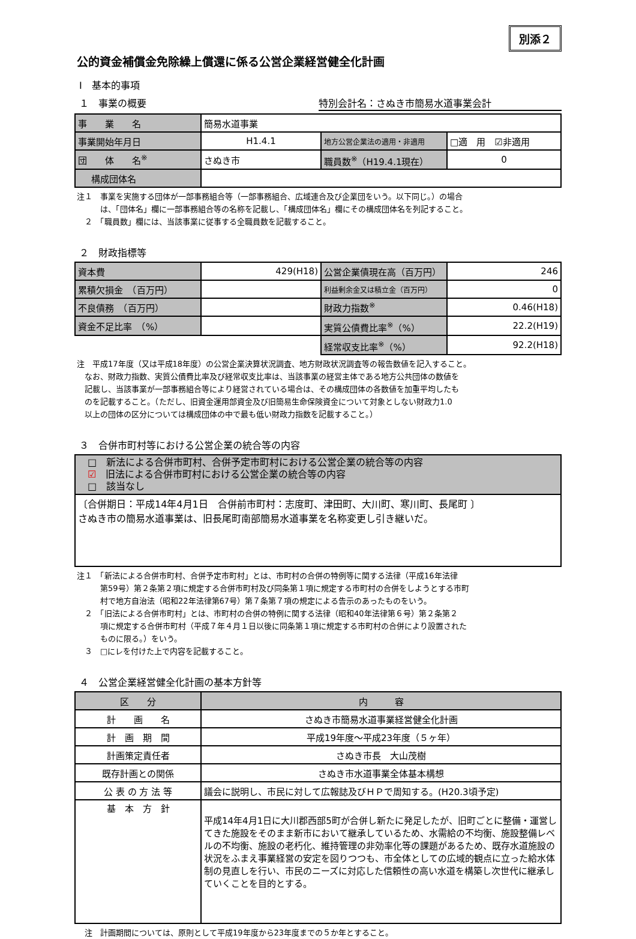別添２
公的資金補償金免除繰上償還に係る公営企業経営健全化計画
Ⅰ　基本的事項
１　事業の概要 特別会計名：さぬき市簡易水道事業会計
| 事 業 名 | 簡易水道事業 | | |
| 事業開始年月日 | H1.4.1 | 地方公営企業法の適用・非適用 | □適 用 ☑非適用 |
| 団 体 名<sup>※</sup> | さぬき市 | 職員数<sup>※</sup>（H19.4.1現在） | 0 |
| 構成団体名 | | | |
注１　事業を実施する団体が一部事務組合等（一部事務組合、広域連合及び企業団をいう。以下同じ。）の場合
　　　は、「団体名」欄に一部事務組合等の名称を記載し、「構成団体名」欄にその構成団体名を列記すること。
　２　「職員数」欄には、当該事業に従事する全職員数を記載すること。
２　財政指標等
| 資本費 | 429(H18) | 公営企業債現在高（百万円） | 246 |
| 累積欠損金 （百万円） | | 利益剰余金又は積立金（百万円） | 0 |
| 不良債務 （百万円） | | 財政力指数<sup>※</sup> | 0.46(H18) |
| 資金不足比率 （%） | | 実質公債費比率<sup>※</sup>（%） | 22.2(H19) |
| | | 経常収支比率<sup>※</sup>（%） | 92.2(H18) |
注　平成17年度（又は平成18年度）の公営企業決算状況調査、地方財政状況調査等の報告数値を記入すること。
　なお、財政力指数、実質公債費比率及び経常収支比率は、当該事業の経営主体である地方公共団体の数値を
　記載し、当該事業が一部事務組合等により経営されている場合は、その構成団体の各数値を加重平均したも
　のを記載すること。（ただし、旧資金運用部資金及び旧簡易生命保険資金について対象としない財政力1.0
　以上の団体の区分については構成団体の中で最も低い財政力指数を記載すること。）
３　合併市町村等における公営企業の統合等の内容
| □ 新法による合併市町村、合併予定市町村における公営企業の統合等の内容 ☑ 旧法による合併市町村における公営企業の統合等の内容 □ 該当なし |
| 〔合併期日：平成14年4月1日 合併前市町村：志度町、津田町、大川町、寒川町、長尾町 〕 さぬき市の簡易水道事業は、旧長尾町南部簡易水道事業を名称変更し引き継いだ。 |
注１　「新法による合併市町村、合併予定市町村」とは、市町村の合併の特例等に関する法律（平成16年法律
　　　第59号）第２条第２項に規定する合併市町村及び同条第１項に規定する市町村の合併をしようとする市町
　　　村で地方自治法（昭和22年法律第67号）第７条第７項の規定による告示のあったものをいう。
　２　「旧法による合併市町村」とは、市町村の合併の特例に関する法律（昭和40年法律第６号）第２条第２
　　　項に規定する合併市町村（平成７年４月１日以後に同条第１項に規定する市町村の合併により設置された
　　　ものに限る。）をいう。
　３　□にレを付けた上で内容を記載すること。
４　公営企業経営健全化計画の基本方針等
| 区 分 | 内 容 |
| --- | --- |
| 計 画 名 | さぬき市簡易水道事業経営健全化計画 |
| 計 画 期 間 | 平成19年度～平成23年度（５ヶ年） |
| 計画策定責任者 | さぬき市長 大山茂樹 |
| 既存計画との関係 | さぬき市水道事業全体基本構想 |
| 公 表 の 方 法 等 | 議会に説明し、市民に対して広報誌及びＨＰで周知する。(H20.3頃予定) |
| 基 本 方 針 | 平成14年4月1日に大川郡西部5町が合併し新たに発足したが、旧町ごとに整備・運営してきた施設をそのまま新市において継承しているため、水需給の不均衡、施設整備レベルの不均衡、施設の老朽化、維持管理の非効率化等の課題があるため、既存水道施設の状況をふまえ事業経営の安定を図りつつも、市全体としての広域的観点に立った給水体制の見直しを行い、市民のニーズに対応した信頼性の高い水道を構築し次世代に継承していくことを目的とする。 |
　注　計画期間については、原則として平成19年度から23年度までの５か年とすること。